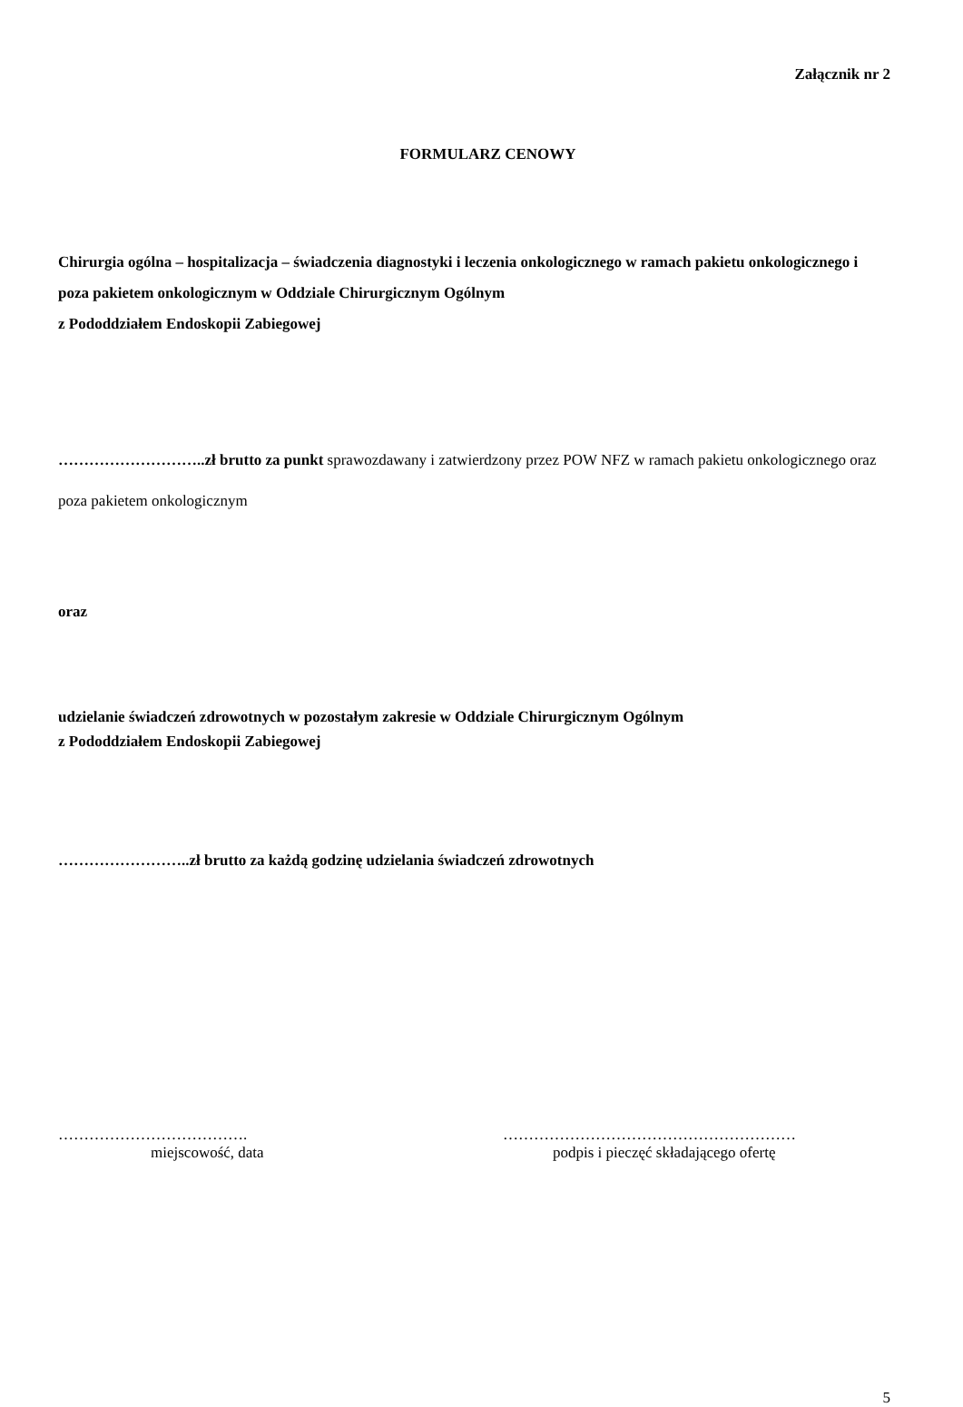Załącznik nr 2
FORMULARZ CENOWY
Chirurgia ogólna – hospitalizacja – świadczenia diagnostyki i leczenia onkologicznego w ramach pakietu onkologicznego i poza pakietem onkologicznym w Oddziale Chirurgicznym Ogólnym
z Pododdziałem Endoskopii Zabiegowej
………………………..zł brutto za punkt sprawozdawany i zatwierdzony przez POW NFZ w ramach pakietu onkologicznego oraz poza pakietem onkologicznym
oraz
udzielanie świadczeń zdrowotnych w pozostałym zakresie w Oddziale Chirurgicznym Ogólnym
z Pododdziałem Endoskopii Zabiegowej
……………………..zł brutto za każdą godzinę udzielania świadczeń zdrowotnych
……………………………….
miejscowość, data
…………………………………………………
podpis i pieczęć składającego ofertę
5